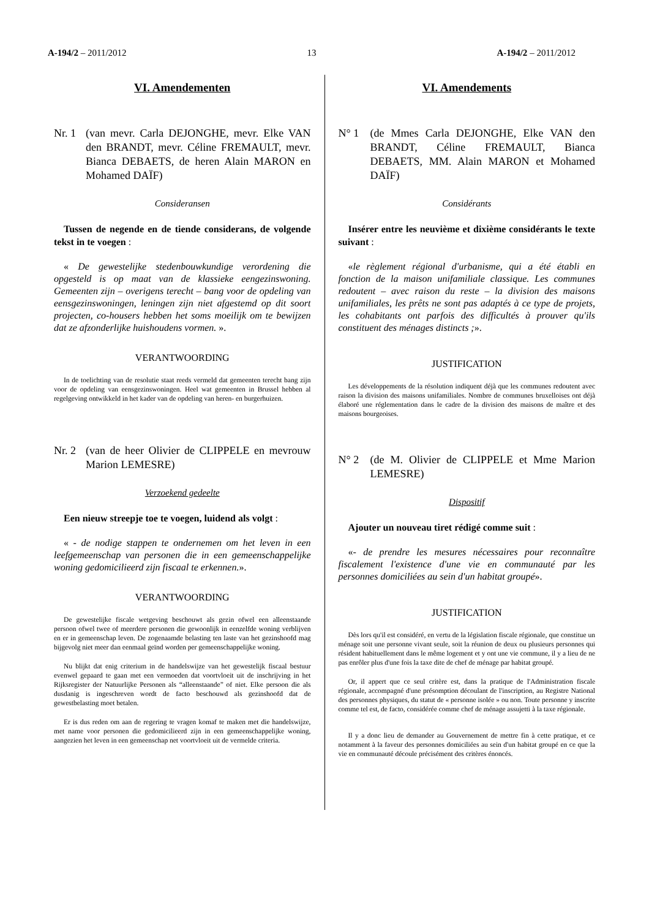A-194/2 – 2011/2012 13 A-194/2 – 2011/2012
VI. Amendementen
Nr. 1 (van mevr. Carla DEJONGHE, mevr. Elke VAN den BRANDT, mevr. Céline FREMAULT, mevr. Bianca DEBAETS, de heren Alain MARON en Mohamed DAÏF)
Consideransen
Tussen de negende en de tiende considerans, de volgende tekst in te voegen :
« De gewestelijke stedenbouwkundige verordening die opgesteld is op maat van de klassieke eengezinswoning. Gemeenten zijn – overigens terecht – bang voor de opdeling van eensgezinswoningen, leningen zijn niet afgestemd op dit soort projecten, co-housers hebben het soms moeilijk om te bewijzen dat ze afzonderlijke huishoudens vormen. ».
VERANTWOORDING
In de toelichting van de resolutie staat reeds vermeld dat gemeenten terecht bang zijn voor de opdeling van eensgezinswoningen. Heel wat gemeenten in Brussel hebben al regelgeving ontwikkeld in het kader van de opdeling van heren- en burgerhuizen.
Nr. 2 (van de heer Olivier de CLIPPELE en mevrouw Marion LEMESRE)
Verzoekend gedeelte
Een nieuw streepje toe te voegen, luidend als volgt :
« - de nodige stappen te ondernemen om het leven in een leefgemeenschap van personen die in een gemeenschappelijke woning gedomicilieerd zijn fiscaal te erkennen.».
VERANTWOORDING
De gewestelijke fiscale wetgeving beschouwt als gezin ofwel een alleenstaande persoon ofwel twee of meerdere personen die gewoonlijk in eenzelfde woning verblijven en er in gemeenschap leven. De zogenaamde belasting ten laste van het gezinshoofd mag bijgevolg niet meer dan eenmaal geïnd worden per gemeenschappelijke woning.
Nu blijkt dat enig criterium in de handelswijze van het gewestelijk fiscaal bestuur evenwel gepaard te gaan met een vermoeden dat voortvloeit uit de inschrijving in het Rijksregister der Natuurlijke Personen als “alleenstaande” of niet. Elke persoon die als dusdanig is ingeschreven wordt de facto beschouwd als gezinshoofd dat de gewestbelasting moet betalen.
Er is dus reden om aan de regering te vragen komaf te maken met die handelswijze, met name voor personen die gedomicilieerd zijn in een gemeenschappelijke woning, aangezien het leven in een gemeenschap net voortvloeit uit de vermelde criteria.
VI. Amendements
N° 1 (de Mmes Carla DEJONGHE, Elke VAN den BRANDT, Céline FREMAULT, Bianca DEBAETS, MM. Alain MARON et Mohamed DAÏF)
Considérants
Insérer entre les neuvième et dixième considérants le texte suivant :
«le règlement régional d'urbanisme, qui a été établi en fonction de la maison unifamiliale classique. Les communes redoutent – avec raison du reste – la division des maisons unifamiliales, les prêts ne sont pas adaptés à ce type de projets, les cohabitants ont parfois des difficultés à prouver qu'ils constituent des ménages distincts ;».
JUSTIFICATION
Les développements de la résolution indiquent déjà que les communes redoutent avec raison la division des maisons unifamiliales. Nombre de communes bruxelloises ont déjà élaboré une réglementation dans le cadre de la division des maisons de maître et des maisons bourgeoises.
N° 2 (de M. Olivier de CLIPPELE et Mme Marion LEMESRE)
Dispositif
Ajouter un nouveau tiret rédigé comme suit :
«- de prendre les mesures nécessaires pour reconnaître fiscalement l'existence d'une vie en communauté par les personnes domiciliées au sein d'un habitat groupé».
JUSTIFICATION
Dès lors qu'il est considéré, en vertu de la législation fiscale régionale, que constitue un ménage soit une personne vivant seule, soit la réunion de deux ou plusieurs personnes qui résident habituellement dans le même logement et y ont une vie commune, il y a lieu de ne pas enrôler plus d'une fois la taxe dite de chef de ménage par habitat groupé.
Or, il appert que ce seul critère est, dans la pratique de l'Administration fiscale régionale, accompagné d'une présomption découlant de l'inscription, au Registre National des personnes physiques, du statut de « personne isolée » ou non. Toute personne y inscrite comme tel est, de facto, considérée comme chef de ménage assujetti à la taxe régionale.
Il y a donc lieu de demander au Gouvernement de mettre fin à cette pratique, et ce notamment à la faveur des personnes domiciliées au sein d'un habitat groupé en ce que la vie en communauté découle précisément des critères énoncés.